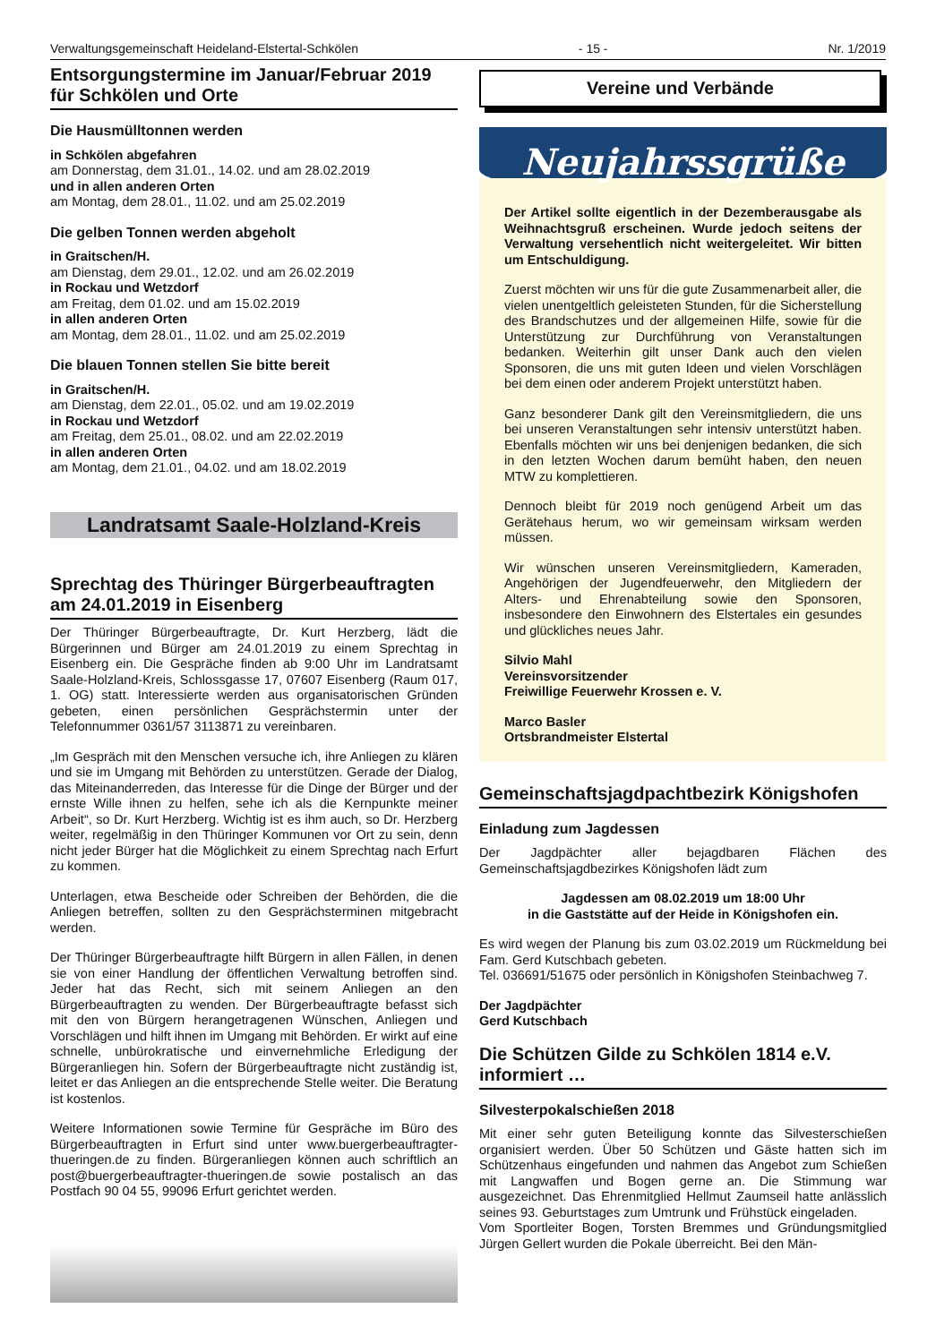Verwaltungsgemeinschaft Heideland-Elstertal-Schkölen - 15 - Nr. 1/2019
Entsorgungstermine im Januar/Februar 2019 für Schkölen und Orte
Die Hausmülltonnen werden
in Schkölen abgefahren
am Donnerstag, dem 31.01., 14.02. und am 28.02.2019
und in allen anderen Orten
am Montag, dem 28.01., 11.02. und am 25.02.2019
Die gelben Tonnen werden abgeholt
in Graitschen/H.
am Dienstag, dem 29.01., 12.02. und am 26.02.2019
in Rockau und Wetzdorf
am Freitag, dem 01.02. und am 15.02.2019
in allen anderen Orten
am Montag, dem 28.01., 11.02. und am 25.02.2019
Die blauen Tonnen stellen Sie bitte bereit
in Graitschen/H.
am Dienstag, dem 22.01., 05.02. und am 19.02.2019
in Rockau und Wetzdorf
am Freitag, dem 25.01., 08.02. und am 22.02.2019
in allen anderen Orten
am Montag, dem 21.01., 04.02. und am 18.02.2019
Landratsamt Saale-Holzland-Kreis
Sprechtag des Thüringer Bürgerbeauftragten am 24.01.2019 in Eisenberg
Der Thüringer Bürgerbeauftragte, Dr. Kurt Herzberg, lädt die Bürgerinnen und Bürger am 24.01.2019 zu einem Sprechtag in Eisenberg ein. Die Gespräche finden ab 9:00 Uhr im Landratsamt Saale-Holzland-Kreis, Schlossgasse 17, 07607 Eisenberg (Raum 017, 1. OG) statt. Interessierte werden aus organisatorischen Gründen gebeten, einen persönlichen Gesprächstermin unter der Telefonnummer 0361/57 3113871 zu vereinbaren.
„Im Gespräch mit den Menschen versuche ich, ihre Anliegen zu klären und sie im Umgang mit Behörden zu unterstützen. Gerade der Dialog, das Miteinanderreden, das Interesse für die Dinge der Bürger und der ernste Wille ihnen zu helfen, sehe ich als die Kernpunkte meiner Arbeit“, so Dr. Kurt Herzberg. Wichtig ist es ihm auch, so Dr. Herzberg weiter, regelmäßig in den Thüringer Kommunen vor Ort zu sein, denn nicht jeder Bürger hat die Möglichkeit zu einem Sprechtag nach Erfurt zu kommen.
Unterlagen, etwa Bescheide oder Schreiben der Behörden, die die Anliegen betreffen, sollten zu den Gesprächsterminen mitgebracht werden.
Der Thüringer Bürgerbeauftragte hilft Bürgern in allen Fällen, in denen sie von einer Handlung der öffentlichen Verwaltung betroffen sind. Jeder hat das Recht, sich mit seinem Anliegen an den Bürgerbeauftragten zu wenden. Der Bürgerbeauftragte befasst sich mit den von Bürgern herangetragenen Wünschen, Anliegen und Vorschlägen und hilft ihnen im Umgang mit Behörden. Er wirkt auf eine schnelle, unbürokratische und einvernehmliche Erledigung der Bürgeranliegen hin. Sofern der Bürgerbeauftragte nicht zuständig ist, leitet er das Anliegen an die entsprechende Stelle weiter. Die Beratung ist kostenlos.
Weitere Informationen sowie Termine für Gespräche im Büro des Bürgerbeauftragten in Erfurt sind unter www.buergerbeauftragter-thueringen.de zu finden. Bürgeranliegen können auch schriftlich an post@buergerbeauftragter-thueringen.de sowie postalisch an das Postfach 90 04 55, 99096 Erfurt gerichtet werden.
Vereine und Verbände
Neujahrssgrüße
Der Artikel sollte eigentlich in der Dezemberausgabe als Weihnachtsgruß erscheinen. Wurde jedoch seitens der Verwaltung versehentlich nicht weitergeleitet. Wir bitten um Entschuldigung.
Zuerst möchten wir uns für die gute Zusammenarbeit aller, die vielen unentgeltlich geleisteten Stunden, für die Sicherstellung des Brandschutzes und der allgemeinen Hilfe, sowie für die Unterstützung zur Durchführung von Veranstaltungen bedanken. Weiterhin gilt unser Dank auch den vielen Sponsoren, die uns mit guten Ideen und vielen Vorschlägen bei dem einen oder anderem Projekt unterstützt haben.
Ganz besonderer Dank gilt den Vereinsmitgliedern, die uns bei unseren Veranstaltungen sehr intensiv unterstützt haben. Ebenfalls möchten wir uns bei denjenigen bedanken, die sich in den letzten Wochen darum bemüht haben, den neuen MTW zu komplettieren.
Dennoch bleibt für 2019 noch genügend Arbeit um das Gerätehaus herum, wo wir gemeinsam wirksam werden müssen.
Wir wünschen unseren Vereinsmitgliedern, Kameraden, Angehörigen der Jugendfeuerwehr, den Mitgliedern der Alters- und Ehrenabteilung sowie den Sponsoren, insbesondere den Einwohnern des Elstertales ein gesundes und glückliches neues Jahr.
Silvio Mahl
Vereinsvorsitzender
Freiwillige Feuerwehr Krossen e. V.
Marco Basler
Ortsbrandmeister Elstertal
Gemeinschaftsjagdpachtbezirk Königshofen
Einladung zum Jagdessen
Der Jagdpächter aller bejagdbaren Flächen des Gemeinschaftsjagdbezirkes Königshofen lädt zum
Jagdessen am 08.02.2019 um 18:00 Uhr
in die Gaststätte auf der Heide in Königshofen ein.
Es wird wegen der Planung bis zum 03.02.2019 um Rückmeldung bei Fam. Gerd Kutschbach gebeten.
Tel. 036691/51675 oder persönlich in Königshofen Steinbachweg 7.
Der Jagdpächter
Gerd Kutschbach
Die Schützen Gilde zu Schkölen 1814 e.V. informiert …
Silvesterpokalschießen 2018
Mit einer sehr guten Beteiligung konnte das Silvesterschießen organisiert werden. Über 50 Schützen und Gäste hatten sich im Schützenhaus eingefunden und nahmen das Angebot zum Schießen mit Langwaffen und Bogen gerne an. Die Stimmung war ausgezeichnet. Das Ehrenmitglied Hellmut Zaumseil hatte anlässlich seines 93. Geburtstages zum Umtrunk und Frühstück eingeladen.
Vom Sportleiter Bogen, Torsten Bremmes und Gründungsmitglied Jürgen Gellert wurden die Pokale überreicht. Bei den Män-